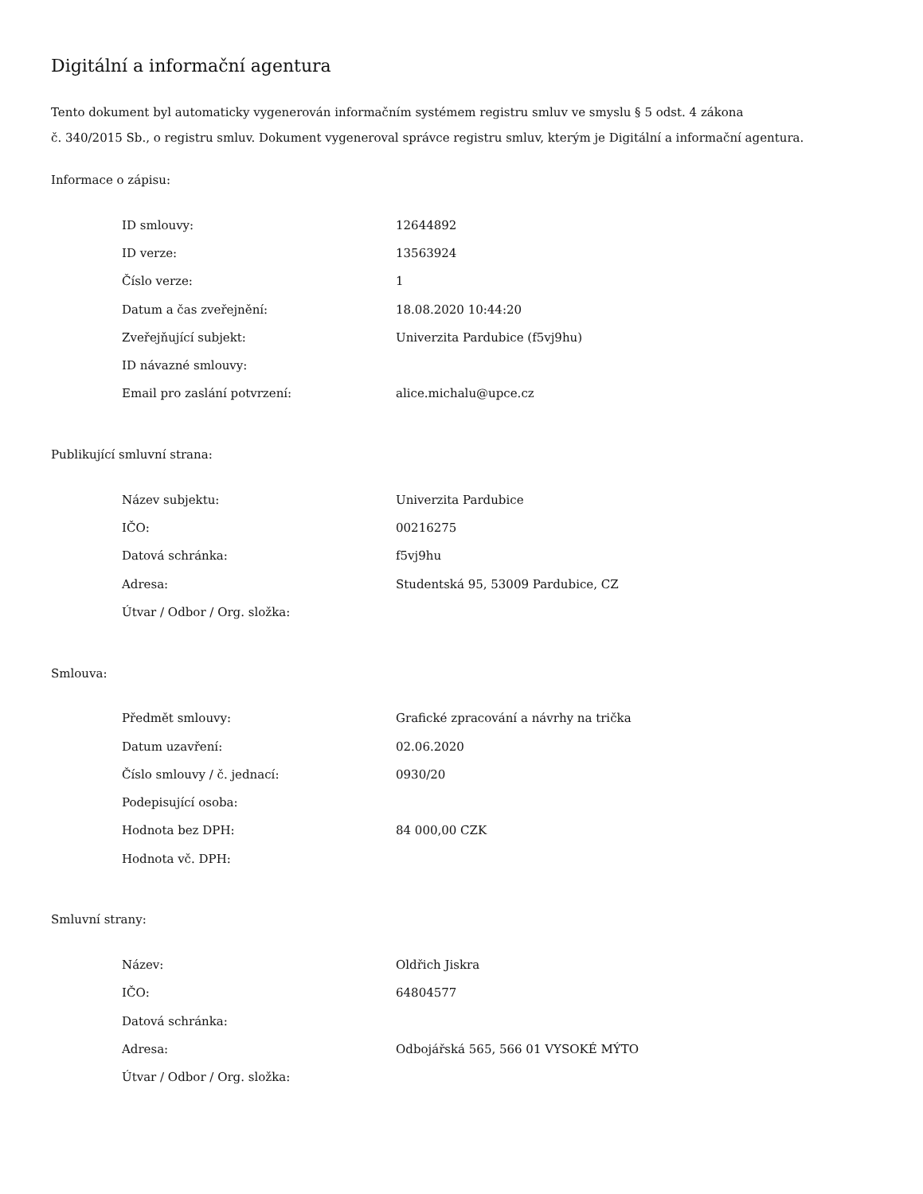Digitální a informační agentura
Tento dokument byl automaticky vygenerován informačním systémem registru smluv ve smyslu § 5 odst. 4 zákona
č. 340/2015 Sb., o registru smluv. Dokument vygeneroval správce registru smluv, kterým je Digitální a informační agentura.
Informace o zápisu:
| ID smlouvy: | 12644892 |
| ID verze: | 13563924 |
| Číslo verze: | 1 |
| Datum a čas zveřejnění: | 18.08.2020 10:44:20 |
| Zveřejňující subjekt: | Univerzita Pardubice (f5vj9hu) |
| ID návazné smlouvy: | |
| Email pro zaslání potvrzení: | alice.michalu@upce.cz |
Publikující smluvní strana:
| Název subjektu: | Univerzita Pardubice |
| IČO: | 00216275 |
| Datová schránka: | f5vj9hu |
| Adresa: | Studentská 95, 53009 Pardubice, CZ |
| Útvar / Odbor / Org. složka: | |
Smlouva:
| Předmět smlouvy: | Grafické zpracování a návrhy na trička |
| Datum uzavření: | 02.06.2020 |
| Číslo smlouvy / č. jednací: | 0930/20 |
| Podepisující osoba: | |
| Hodnota bez DPH: | 84 000,00 CZK |
| Hodnota vč. DPH: | |
Smluvní strany:
| Název: | Oldřich Jiskra |
| IČO: | 64804577 |
| Datová schránka: | |
| Adresa: | Odbojářská 565, 566 01 VYSOKÉ MÝTO |
| Útvar / Odbor / Org. složka: | |